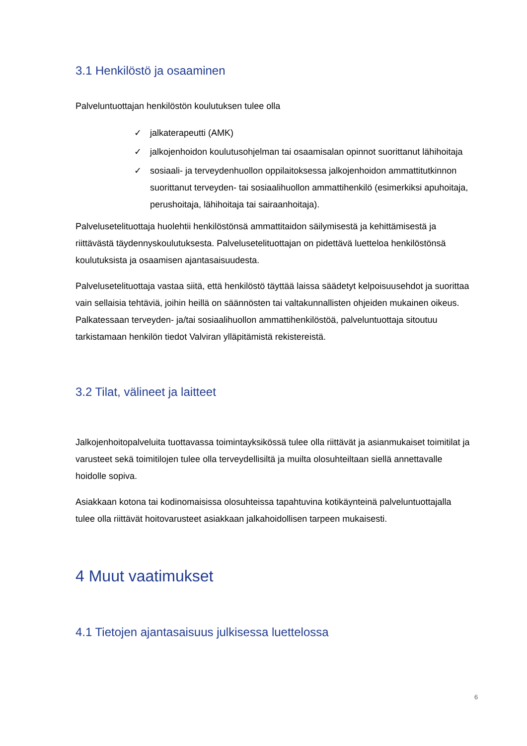3.1 Henkilöstö ja osaaminen
Palveluntuottajan henkilöstön koulutuksen tulee olla
✓ jalkaterapeutti (AMK)
✓ jalkojenhoidon koulutusohjelman tai osaamisalan opinnot suorittanut lähihoitaja
✓ sosiaali- ja terveydenhuollon oppilaitoksessa jalkojenhoidon ammattitutkinnon suorittanut terveyden- tai sosiaalihuollon ammattihenkilö (esimerkiksi apuhoitaja, perushoitaja, lähihoitaja tai sairaanhoitaja).
Palveluseteli­tuottaja huolehtii henkilöstönsä ammattitaidon säilymisestä ja kehittämisestä ja riittävästä täydennyskoulutuksesta. Palvelusetelituottajan on pidettävä luetteloa henkilöstönsä koulutuksista ja osaamisen ajantasaisuudesta.
Palvelusetelituottaja vastaa siitä, että henkilöstö täyttää laissa säädetyt kelpoisuusehdot ja suorittaa vain sellaisia tehtäviä, joihin heillä on säännösten tai valtakunnallisten ohjeiden mukainen oikeus. Palkatessaan terveyden- ja/tai sosiaalihuollon ammattihenkilöstöä, palveluntuottaja sitoutuu tarkistamaan henkilön tiedot Valviran ylläpitämistä rekistereistä.
3.2 Tilat, välineet ja laitteet
Jalkojenhoitopalveluita tuottavassa toimintayksikössä tulee olla riittävät ja asianmukaiset toimitilat ja varusteet sekä toimitilojen tulee olla terveydellisiltä ja muilta olosuhteiltaan siellä annettavalle hoidolle sopiva.
Asiakkaan kotona tai kodinomaisissa olosuhteissa tapahtuvina kotikäynteinä palveluntuottajalla tulee olla riittävät hoitovarusteet asiakkaan jalkahoidollisen tarpeen mukaisesti.
4 Muut vaatimukset
4.1 Tietojen ajantasaisuus julkisessa luettelossa
6